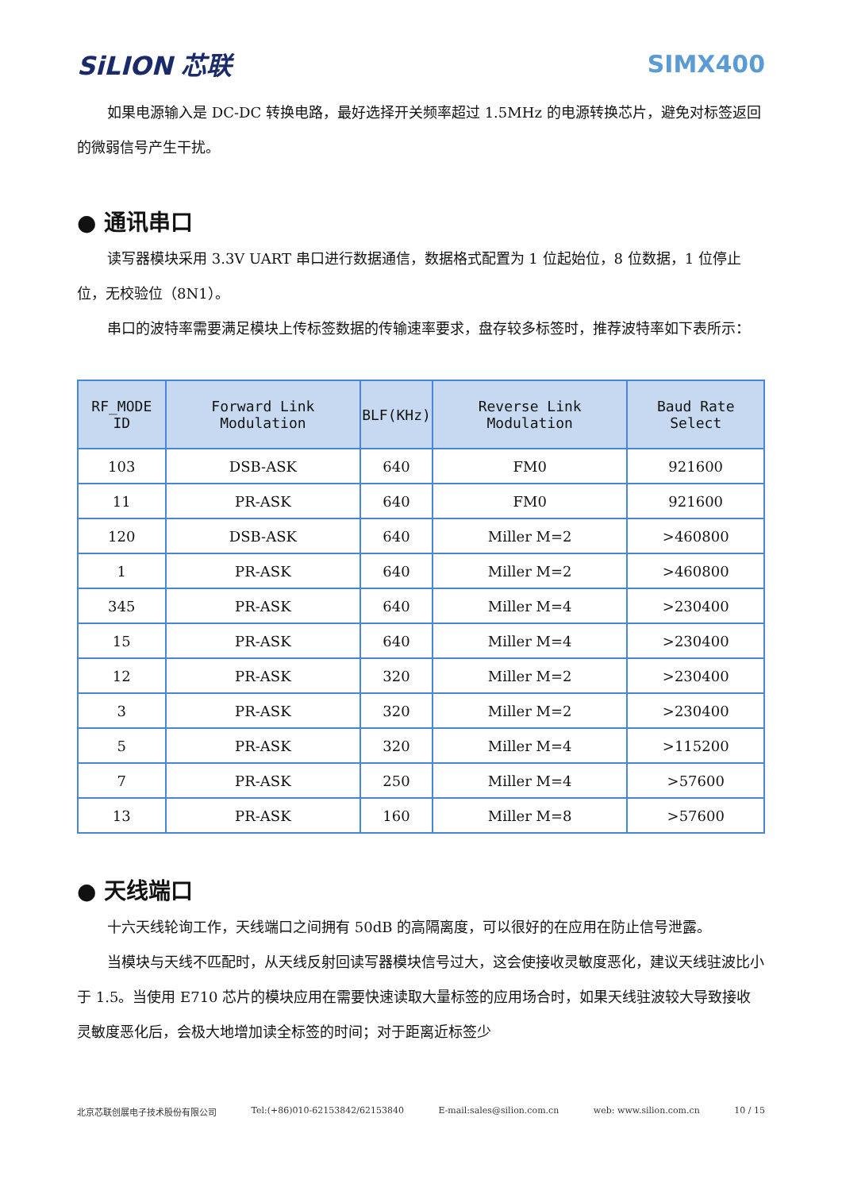SiLION 芯联 SIMX400
如果电源输入是 DC-DC 转换电路，最好选择开关频率超过 1.5MHz 的电源转换芯片，避免对标签返回的微弱信号产生干扰。
● 通讯串口
读写器模块采用 3.3V UART 串口进行数据通信，数据格式配置为 1 位起始位，8 位数据，1 位停止位，无校验位（8N1）。
串口的波特率需要满足模块上传标签数据的传输速率要求，盘存较多标签时，推荐波特率如下表所示：
| RF_MODE ID | Forward Link Modulation | BLF(KHz) | Reverse Link Modulation | Baud Rate Select |
| --- | --- | --- | --- | --- |
| 103 | DSB-ASK | 640 | FM0 | 921600 |
| 11 | PR-ASK | 640 | FM0 | 921600 |
| 120 | DSB-ASK | 640 | Miller M=2 | >460800 |
| 1 | PR-ASK | 640 | Miller M=2 | >460800 |
| 345 | PR-ASK | 640 | Miller M=4 | >230400 |
| 15 | PR-ASK | 640 | Miller M=4 | >230400 |
| 12 | PR-ASK | 320 | Miller M=2 | >230400 |
| 3 | PR-ASK | 320 | Miller M=2 | >230400 |
| 5 | PR-ASK | 320 | Miller M=4 | >115200 |
| 7 | PR-ASK | 250 | Miller M=4 | >57600 |
| 13 | PR-ASK | 160 | Miller M=8 | >57600 |
● 天线端口
十六天线轮询工作，天线端口之间拥有 50dB 的高隔离度，可以很好的在应用在防止信号泄露。
当模块与天线不匹配时，从天线反射回读写器模块信号过大，这会使接收灵敏度恶化，建议天线驻波比小于 1.5。当使用 E710 芯片的模块应用在需要快速读取大量标签的应用场合时，如果天线驻波较大导致接收灵敏度恶化后，会极大地增加读全标签的时间；对于距离近标签少
北京芯联创展电子技术股份有限公司 Tel:(+86)010-62153842/62153840 E-mail:sales@silion.com.cn web: www.silion.com.cn 10 / 15